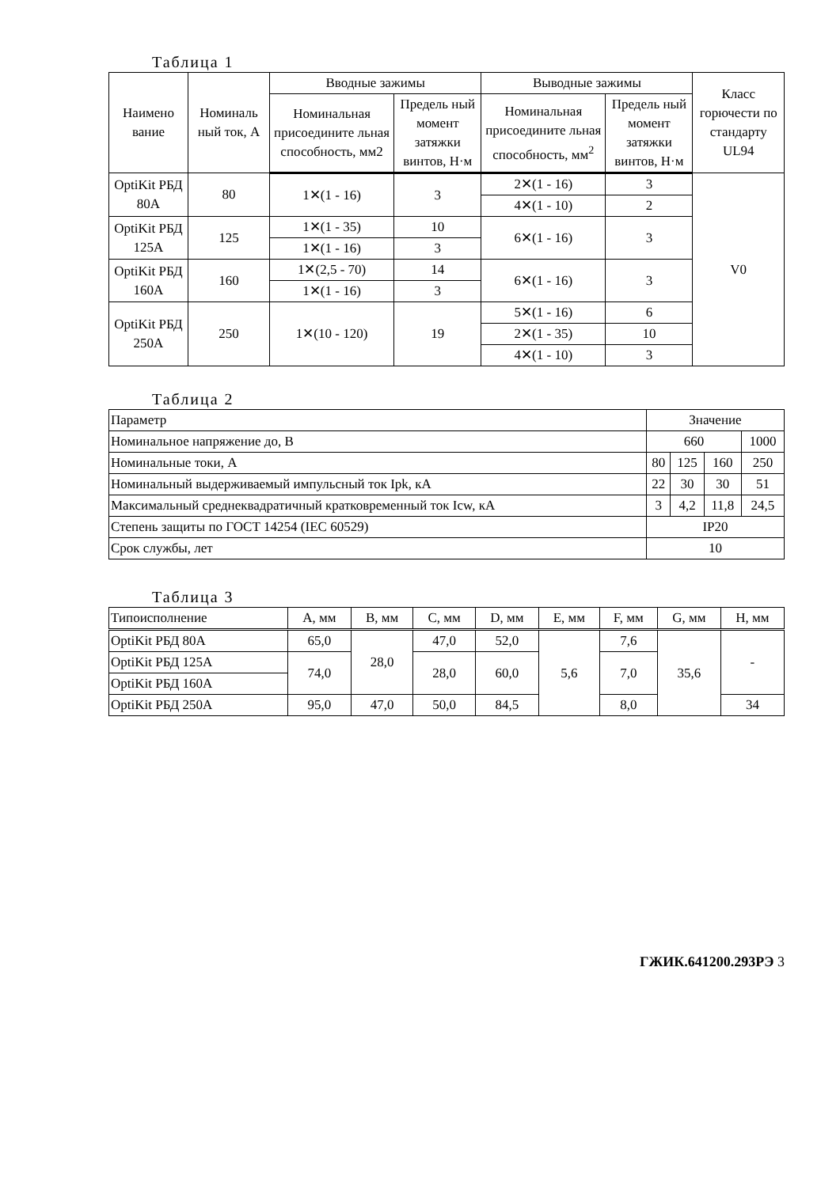Таблица 1
| Наимено вание | Номиналь ный ток, А | Вводные зажимы | | Выводные зажимы | | Класс горючести по стандарту UL94 |
| --- | --- | --- | --- | --- | --- | --- |
| | | Номинальная присоедините льная способность, мм2 | Предель ный момент затяжки винтов, Н·м | Номинальная присоедините льная способность, мм<sup>2</sup> | Предель ный момент затяжки винтов, Н·м | |
| OptiKit РБД 80А | 80 | 1✕(1 - 16) | 3 | 2✕(1 - 16) | 3 | V0 |
| | | | | 4✕(1 - 10) | 2 | |
| OptiKit РБД 125А | 125 | 1✕(1 - 35) | 10 | 6✕(1 - 16) | 3 | |
| | | 1✕(1 - 16) | 3 | | | |
| OptiKit РБД 160А | 160 | 1✕(2,5 - 70) | 14 | 6✕(1 - 16) | 3 | |
| | | 1✕(1 - 16) | 3 | | | |
| OptiKit РБД 250А | 250 | 1✕(10 - 120) | 19 | 5✕(1 - 16) | 6 | |
| | | | | 2✕(1 - 35) | 10 | |
| | | | | 4✕(1 - 10) | 3 | |
Таблица 2
| Параметр | Значение | | | |
| --- | --- | --- | --- | --- |
| Номинальное напряжение до, В | 660 | | | 1000 |
| Номинальные токи, А | 80 | 125 | 160 | 250 |
| Номинальный выдерживаемый импульсный ток Ipk, кА | 22 | 30 | 30 | 51 |
| Максимальный среднеквадратичный кратковременный ток Icw, кА | 3 | 4,2 | 11,8 | 24,5 |
| Степень защиты по ГОСТ 14254 (IEC 60529) | IP20 | | | |
| Срок службы, лет | 10 | | | |
Таблица 3
| Типоисполнение | A, мм | B, мм | C, мм | D, мм | E, мм | F, мм | G, мм | H, мм |
| --- | --- | --- | --- | --- | --- | --- | --- | --- |
| OptiKit РБД 80А | 65,0 | 28,0 | 47,0 | 52,0 | 5,6 | 7,6 | 35,6 | - |
| OptiKit РБД 125А | 74,0 | | 28,0 | 60,0 | | 7,0 | | |
| OptiKit РБД 160А | | | | | | | | |
| OptiKit РБД 250А | 95,0 | 47,0 | 50,0 | 84,5 | | 8,0 | | 34 |
ГЖИК.641200.293РЭ 3